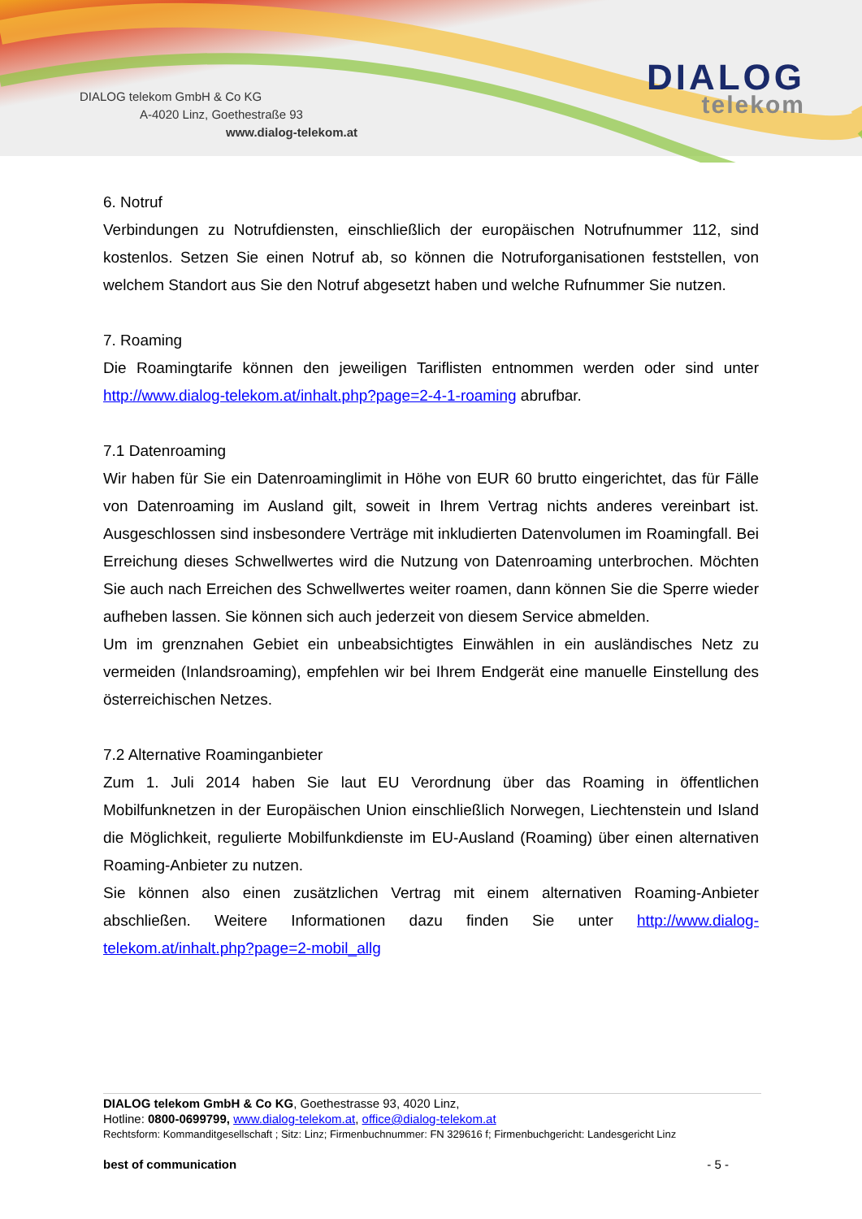DIALOG telekom GmbH & Co KG
A-4020 Linz, Goethestraße 93
www.dialog-telekom.at
DIALOG
telekom
6. Notruf
Verbindungen zu Notrufdiensten, einschließlich der europäischen Notrufnummer 112, sind kostenlos. Setzen Sie einen Notruf ab, so können die Notruforganisationen feststellen, von welchem Standort aus Sie den Notruf abgesetzt haben und welche Rufnummer Sie nutzen.
7. Roaming
Die Roamingtarife können den jeweiligen Tariflisten entnommen werden oder sind unter http://www.dialog-telekom.at/inhalt.php?page=2-4-1-roaming abrufbar.
7.1 Datenroaming
Wir haben für Sie ein Datenroaminglimit in Höhe von EUR 60 brutto eingerichtet, das für Fälle von Datenroaming im Ausland gilt, soweit in Ihrem Vertrag nichts anderes vereinbart ist. Ausgeschlossen sind insbesondere Verträge mit inkludierten Datenvolumen im Roamingfall. Bei Erreichung dieses Schwellwertes wird die Nutzung von Datenroaming unterbrochen. Möchten Sie auch nach Erreichen des Schwellwertes weiter roamen, dann können Sie die Sperre wieder aufheben lassen. Sie können sich auch jederzeit von diesem Service abmelden.
Um im grenznahen Gebiet ein unbeabsichtigtes Einwählen in ein ausländisches Netz zu vermeiden (Inlandsroaming), empfehlen wir bei Ihrem Endgerät eine manuelle Einstellung des österreichischen Netzes.
7.2 Alternative Roaminganbieter
Zum 1. Juli 2014 haben Sie laut EU Verordnung über das Roaming in öffentlichen Mobilfunknetzen in der Europäischen Union einschließlich Norwegen, Liechtenstein und Island die Möglichkeit, regulierte Mobilfunkdienste im EU-Ausland (Roaming) über einen alternativen Roaming-Anbieter zu nutzen.
Sie können also einen zusätzlichen Vertrag mit einem alternativen Roaming-Anbieter abschließen. Weitere Informationen dazu finden Sie unter http://www.dialog-telekom.at/inhalt.php?page=2-mobil_allg
DIALOG telekom GmbH & Co KG, Goethestrasse 93, 4020 Linz,
Hotline: 0800-0699799, www.dialog-telekom.at, office@dialog-telekom.at
Rechtsform: Kommanditgesellschaft ; Sitz: Linz; Firmenbuchnummer: FN 329616 f; Firmenbuchgericht: Landesgericht Linz
best of communication - 5 -